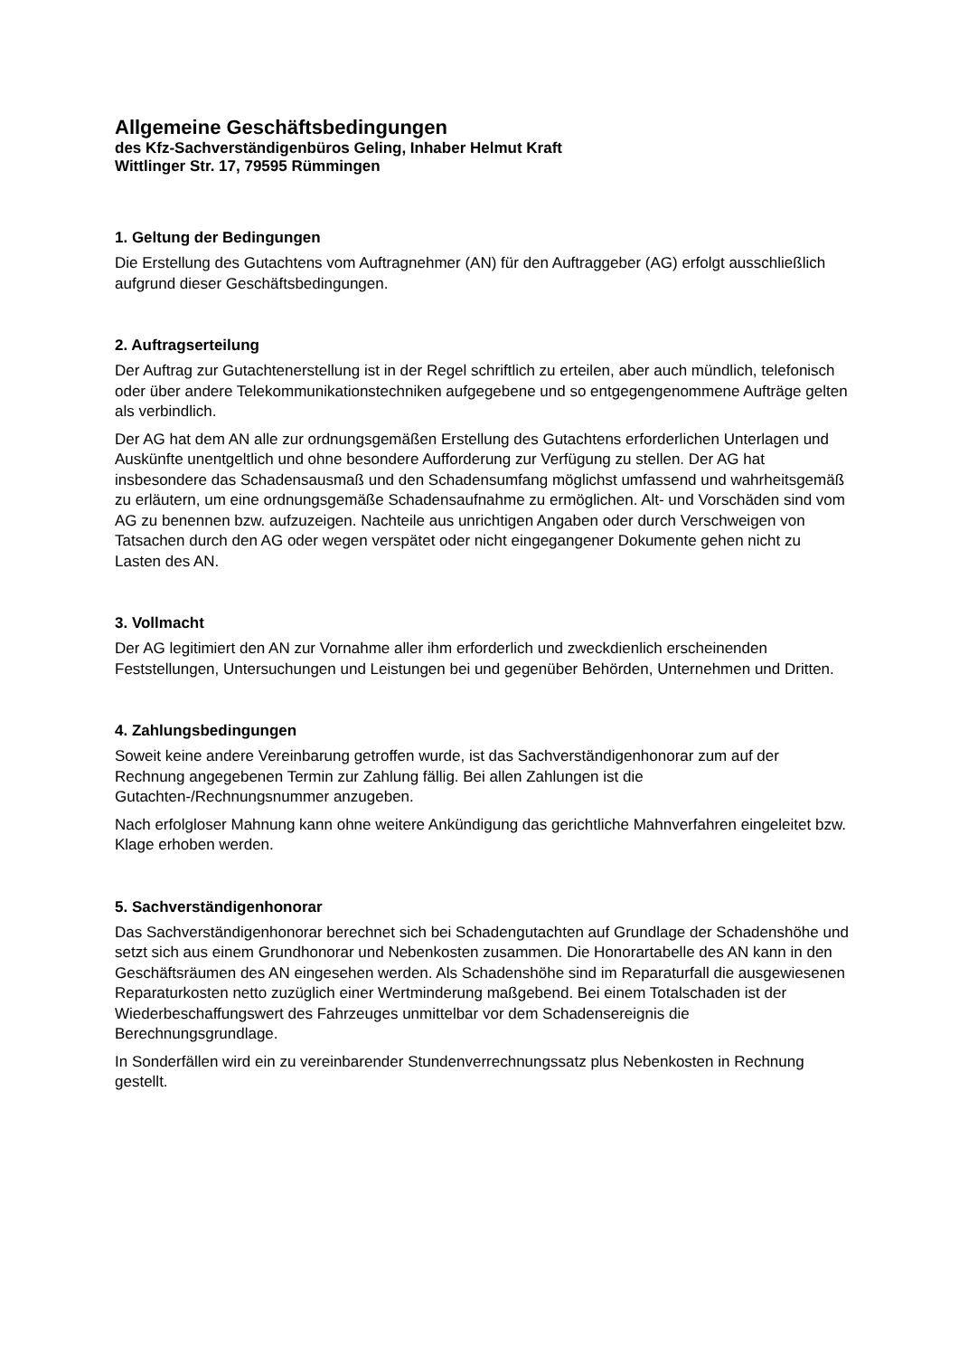Allgemeine Geschäftsbedingungen
des Kfz-Sachverständigenbüros Geling, Inhaber Helmut Kraft
Wittlinger Str. 17, 79595 Rümmingen
1. Geltung der Bedingungen
Die Erstellung des Gutachtens vom Auftragnehmer (AN) für den Auftraggeber (AG) erfolgt ausschließlich aufgrund dieser Geschäftsbedingungen.
2. Auftragserteilung
Der Auftrag zur Gutachtenerstellung ist in der Regel schriftlich zu erteilen, aber auch mündlich, telefonisch oder über andere Telekommunikationstechniken aufgegebene und so entgegengenommene Aufträge gelten als verbindlich.
Der AG hat dem AN alle zur ordnungsgemäßen Erstellung des Gutachtens erforderlichen Unterlagen und Auskünfte unentgeltlich und ohne besondere Aufforderung zur Verfügung zu stellen. Der AG hat insbesondere das Schadensausmaß und den Schadensumfang möglichst umfassend und wahrheitsgemäß zu erläutern, um eine ordnungsgemäße Schadensaufnahme zu ermöglichen. Alt- und Vorschäden sind vom AG zu benennen bzw. aufzuzeigen. Nachteile aus unrichtigen Angaben oder durch Verschweigen von Tatsachen durch den AG oder wegen verspätet oder nicht eingegangener Dokumente gehen nicht zu Lasten des AN.
3. Vollmacht
Der AG legitimiert den AN zur Vornahme aller ihm erforderlich und zweckdienlich erscheinenden Feststellungen, Untersuchungen und Leistungen bei und gegenüber Behörden, Unternehmen und Dritten.
4. Zahlungsbedingungen
Soweit keine andere Vereinbarung getroffen wurde, ist das Sachverständigenhonorar zum auf der Rechnung angegebenen Termin zur Zahlung fällig. Bei allen Zahlungen ist die Gutachten-/Rechnungsnummer anzugeben.
Nach erfolgloser Mahnung kann ohne weitere Ankündigung das gerichtliche Mahnverfahren eingeleitet bzw. Klage erhoben werden.
5. Sachverständigenhonorar
Das Sachverständigenhonorar berechnet sich bei Schadengutachten auf Grundlage der Schadenshöhe und setzt sich aus einem Grundhonorar und Nebenkosten zusammen. Die Honorartabelle des AN kann in den Geschäftsräumen des AN eingesehen werden. Als Schadenshöhe sind im Reparaturfall die ausgewiesenen Reparaturkosten netto zuzüglich einer Wertminderung maßgebend. Bei einem Totalschaden ist der Wiederbeschaffungswert des Fahrzeuges unmittelbar vor dem Schadensereignis die Berechnungsgrundlage.
In Sonderfällen wird ein zu vereinbarender Stundenverrechnungssatz plus Nebenkosten in Rechnung gestellt.